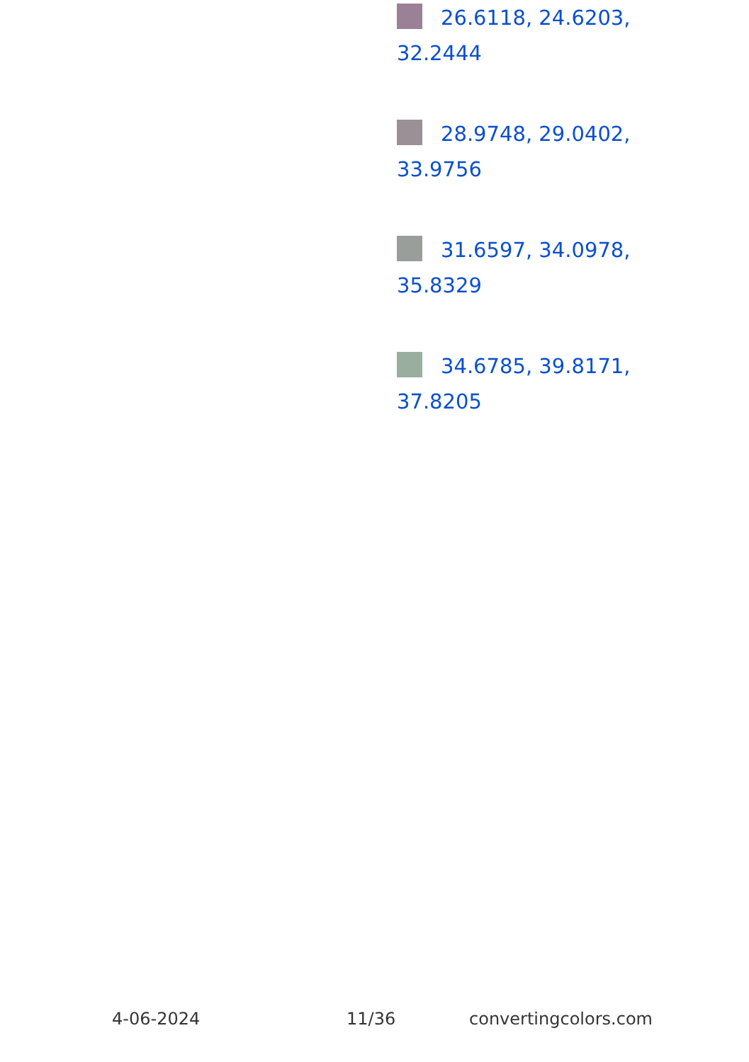26.6118, 24.6203, 32.2444
28.9748, 29.0402, 33.9756
31.6597, 34.0978, 35.8329
34.6785, 39.8171, 37.8205
4-06-2024 11/36 convertingcolors.com